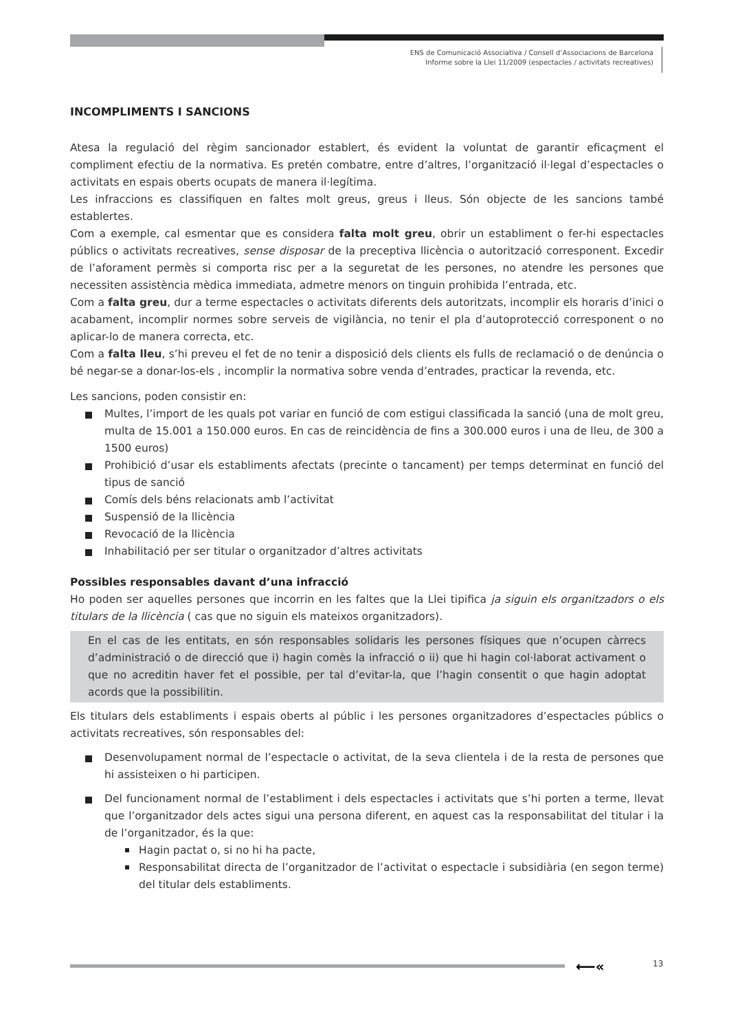ENS de Comunicació Associativa / Consell d’Associacions de Barcelona
Informe sobre la Llei 11/2009 (espectacles / activitats recreatives)
INCOMPLIMENTS I SANCIONS
Atesa la regulació del règim sancionador establert, és evident la voluntat de garantir eficaçment el compliment efectiu de la normativa. Es pretén combatre, entre d’altres, l’organització il·legal d’espectacles o activitats en espais oberts ocupats de manera il·legítima.
Les infraccions es classifiquen en faltes molt greus, greus i lleus. Són objecte de les sancions també establertes.
Com a exemple, cal esmentar que es considera falta molt greu, obrir un establiment o fer-hi espectacles públics o activitats recreatives, sense disposar de la preceptiva llicència o autorització corresponent. Excedir de l’aforament permès si comporta risc per a la seguretat de les persones, no atendre les persones que necessiten assistència mèdica immediata, admetre menors on tinguin prohibida l’entrada, etc.
Com a falta greu, dur a terme espectacles o activitats diferents dels autoritzats, incomplir els horaris d’inici o acabament, incomplir normes sobre serveis de vigilància, no tenir el pla d’autoprotecció corresponent o no aplicar-lo de manera correcta, etc.
Com a falta lleu, s’hi preveu el fet de no tenir a disposició dels clients els fulls de reclamació o de denúncia o bé negar-se a donar-los-els , incomplir la normativa sobre venda d’entrades, practicar la revenda, etc.
Les sancions, poden consistir en:
Multes, l’import de les quals pot variar en funció de com estigui classificada la sanció (una de molt greu, multa de 15.001 a 150.000 euros. En cas de reincidència de fins a 300.000 euros i una de lleu, de 300 a 1500 euros)
Prohibició d’usar els establiments afectats (precinte o tancament) per temps determinat en funció del tipus de sanció
Comís dels béns relacionats amb l’activitat
Suspensió de la llicència
Revocació de la llicència
Inhabilitació per ser titular o organitzador d’altres activitats
Possibles responsables davant d’una infracció
Ho poden ser aquelles persones que incorrin en les faltes que la Llei tipifica ja siguin els organitzadors o els titulars de la llicència ( cas que no siguin els mateixos organitzadors).
En el cas de les entitats, en són responsables solidaris les persones físiques que n’ocupen càrrecs d’administració o de direcció que i) hagin comès la infracció o ii) que hi hagin col·laborat activament o que no acreditin haver fet el possible, per tal d’evitar-la, que l’hagin consentit o que hagin adoptat acords que la possibilitin.
Els titulars dels establiments i espais oberts al públic i les persones organitzadores d’espectacles públics o activitats recreatives, són responsables del:
Desenvolupament normal de l’espectacle o activitat, de la seva clientela i de la resta de persones que hi assisteixen o hi participen.
Del funcionament normal de l’establiment i dels espectacles i activitats que s’hi porten a terme, llevat que l’organitzador dels actes sigui una persona diferent, en aquest cas la responsabilitat del titular i la de l’organitzador, és la que:
Hagin pactat o, si no hi ha pacte,
Responsabilitat directa de l’organitzador de l’activitat o espectacle i subsidiària (en segon terme) del titular dels establiments.
⟵« 13